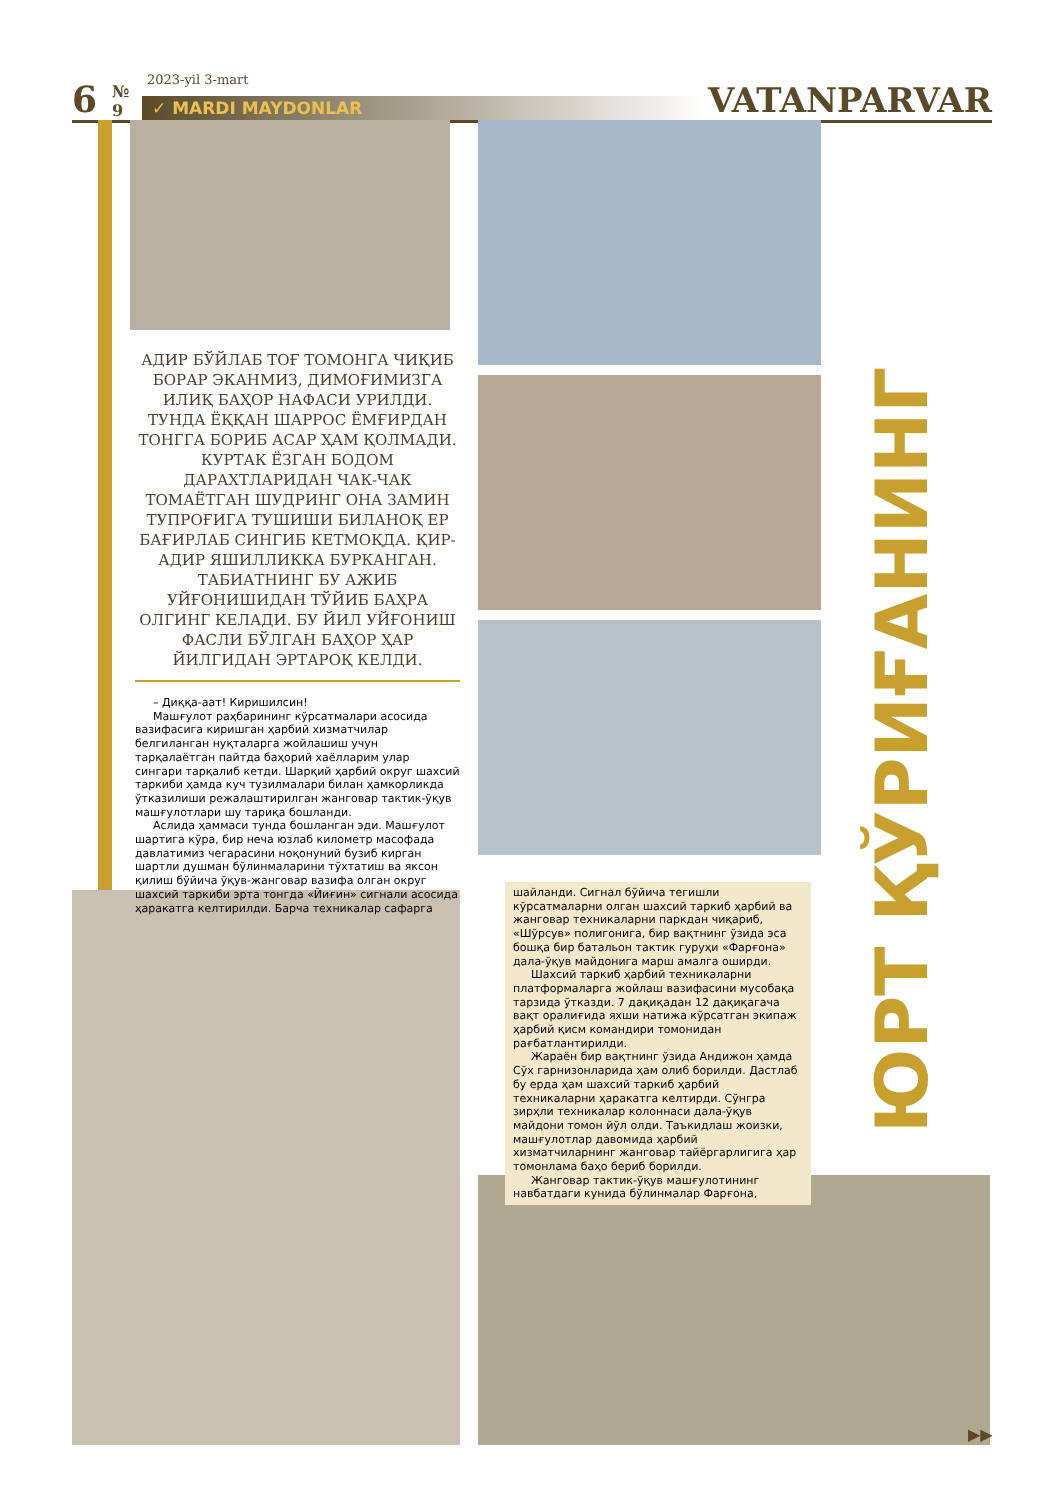6 №
9
2023-yil 3-mart
✓ MARDI MAYDONLAR VATANPARVAR
АДИР БЎЙЛАБ ТОҒ ТОМОНГА ЧИҚИБ БОРАР ЭКАНМИЗ, ДИМОҒИМИЗГА ИЛИҚ БАҲОР НАФАСИ УРИЛДИ. ТУНДА ЁҚҚАН ШАРРОС ЁМҒИРДАН ТОНГГА БОРИБ АСАР ҲАМ ҚОЛМАДИ. КУРТАК ЁЗГАН БОДОМ ДАРАХТЛАРИДАН ЧАК-ЧАК ТОМАЁТГАН ШУДРИНГ ОНА ЗАМИН ТУПРОҒИГА ТУШИШИ БИЛАНОҚ ЕР БАҒИРЛАБ СИНГИБ КЕТМОҚДА. ҚИР-АДИР ЯШИЛЛИККА БУРКАНГАН. ТАБИАТНИНГ БУ АЖИБ УЙҒОНИШИДАН ТЎЙИБ БАҲРА ОЛГИНГ КЕЛАДИ. БУ ЙИЛ УЙҒОНИШ ФАСЛИ БЎЛГАН БАҲОР ҲАР ЙИЛГИДАН ЭРТАРОҚ КЕЛДИ.
– Диққа-аат! Киришилсин!
Машғулот раҳбарининг кўрсатмалари асосида вазифасига киришган ҳарбий хизматчилар белгиланган нуқталарга жойлашиш учун тарқалаётган пайтда баҳорий хаёлларим улар сингари тарқалиб кетди. Шарқий ҳарбий округ шахсий таркиби ҳамда куч тузилмалари билан ҳамкорликда ўтказилиши режалаштирилган жанговар тактик-ўқув машғулотлари шу тариқа бошланди.
Аслида ҳаммаси тунда бошланган эди. Машғулот шартига кўра, бир неча юзлаб километр масофада давлатимиз чегарасини ноқонуний бузиб кирган шартли душман бўлинмаларини тўхтатиш ва яксон қилиш бўйича ўқув-жанговар вазифа олган округ шахсий таркиби эрта тонгда «Йиғин» сигнали асосида ҳаракатга келтирилди. Барча техникалар сафарга
шайланди. Сигнал бўйича тегишли кўрсатмаларни олган шахсий таркиб ҳарбий ва жанговар техникаларни паркдан чиқариб, «Шўрсув» полигонига, бир вақтнинг ўзида эса бошқа бир батальон тактик гуруҳи «Фарғона» дала-ўқув майдонига марш амалга оширди.
Шахсий таркиб ҳарбий техникаларни платформаларга жойлаш вазифасини мусобақа тарзида ўтказди. 7 дақиқадан 12 дақиқагача вақт оралиғида яхши натижа кўрсатган экипаж ҳарбий қисм командири томонидан рағбатлантирилди.
Жараён бир вақтнинг ўзида Андижон ҳамда Сўх гарнизонларида ҳам олиб борилди. Дастлаб бу ерда ҳам шахсий таркиб ҳарбий техникаларни ҳаракатга келтирди. Сўнгра зирҳли техникалар колоннаси дала-ўқув майдони томон йўл олди. Таъкидлаш жоизки, машғулотлар давомида ҳарбий хизматчиларнинг жанговар тайёргарлигига ҳар томонлама баҳо бериб борилди.
Жанговар тактик-ўқув машғулотининг навбатдаги кунида бўлинмалар Фарғона,
ЮРТ ҚЎРИҒАНИНГ
▶▶